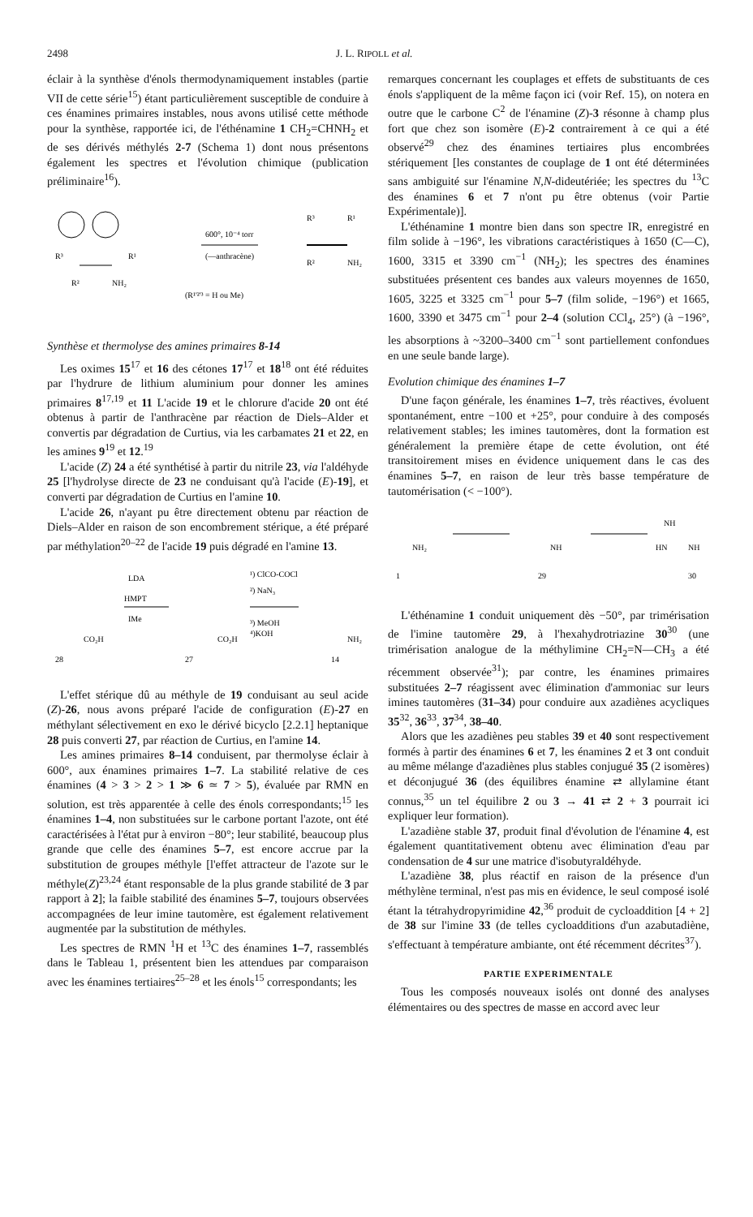2498 J. L. RIPOLL et al.
éclair à la synthèse d'énols thermodynamiquement instables (partie VII de cette série<sup>15</sup>) étant particulièrement susceptible de conduire à ces énamines primaires instables, nous avons utilisé cette méthode pour la synthèse, rapportée ici, de l'éthénamine 1 CH<sub>2</sub>=CHNH<sub>2</sub> et de ses dérivés méthylés 2-7 (Schema 1) dont nous présentons également les spectres et l'évolution chimique (publication préliminaire<sup>16</sup>).
R³
R¹
R²
NH₂
600°, 10⁻⁴ torr
(—anthracène)
(R¹'²'³ = H ou Me)
R³
R¹
R²
NH₂
Synthèse et thermolyse des amines primaires 8-14
Les oximes 15<sup>17</sup> et 16 des cétones 17<sup>17</sup> et 18<sup>18</sup> ont été réduites par l'hydrure de lithium aluminium pour donner les amines primaires 8<sup>17,19</sup> et 11 L'acide 19 et le chlorure d'acide 20 ont été obtenus à partir de l'anthracène par réaction de Diels–Alder et convertis par dégradation de Curtius, via les carbamates 21 et 22, en les amines 9<sup>19</sup> et 12.<sup>19</sup>
L'acide (Z) 24 a été synthétisé à partir du nitrile 23, via l'aldéhyde 25 [l'hydrolyse directe de 23 ne conduisant qu'à l'acide (E)-19], et converti par dégradation de Curtius en l'amine 10.
L'acide 26, n'ayant pu être directement obtenu par réaction de Diels–Alder en raison de son encombrement stérique, a été préparé par méthylation<sup>20–22</sup> de l'acide 19 puis dégradé en l'amine 13.
LDA
HMPT
IMe
¹) ClCO-COCl
²) NaN₃
³) MeOH
⁴)KOH
CO₂H
CO₂H
NH₂
28
27
14
L'effet stérique dû au méthyle de 19 conduisant au seul acide (Z)-26, nous avons préparé l'acide de configuration (E)-27 en méthylant sélectivement en exo le dérivé bicyclo [2.2.1] heptanique 28 puis converti 27, par réaction de Curtius, en l'amine 14.
Les amines primaires 8–14 conduisent, par thermolyse éclair à 600°, aux énamines primaires 1–7. La stabilité relative de ces énamines (4 > 3 > 2 > 1 ≫ 6 ≃ 7 > 5), évaluée par RMN en solution, est très apparentée à celle des énols correspondants;<sup>15</sup> les énamines 1–4, non substituées sur le carbone portant l'azote, ont été caractérisées à l'état pur à environ −80°; leur stabilité, beaucoup plus grande que celle des énamines 5–7, est encore accrue par la substitution de groupes méthyle [l'effet attracteur de l'azote sur le méthyle(Z)<sup>23,24</sup> étant responsable de la plus grande stabilité de 3 par rapport à 2]; la faible stabilité des énamines 5–7, toujours observées accompagnées de leur imine tautomère, est également relativement augmentée par la substitution de méthyles.
Les spectres de RMN <sup>1</sup>H et <sup>13</sup>C des énamines 1–7, rassemblés dans le Tableau 1, présentent bien les attendues par comparaison avec les énamines tertiaires<sup>25–28</sup> et les énols<sup>15</sup> correspondants; les
remarques concernant les couplages et effets de substituants de ces énols s'appliquent de la même façon ici (voir Ref. 15), on notera en outre que le carbone C<sup>2</sup> de l'énamine (Z)-3 résonne à champ plus fort que chez son isomère (E)-2 contrairement à ce qui a été observé<sup>29</sup> chez des énamines tertiaires plus encombrées stériquement [les constantes de couplage de 1 ont été déterminées sans ambiguité sur l'énamine N,N-dideutériée; les spectres du <sup>13</sup>C des énamines 6 et 7 n'ont pu être obtenus (voir Partie Expérimentale)].
L'éthénamine 1 montre bien dans son spectre IR, enregistré en film solide à −196°, les vibrations caractéristiques à 1650 (C—C), 1600, 3315 et 3390 cm<sup>−1</sup> (NH<sub>2</sub>); les spectres des énamines substituées présentent ces bandes aux valeurs moyennes de 1650, 1605, 3225 et 3325 cm<sup>−1</sup> pour 5–7 (film solide, −196°) et 1665, 1600, 3390 et 3475 cm<sup>−1</sup> pour 2–4 (solution CCl<sub>4</sub>, 25°) (à −196°, les absorptions à ~3200–3400 cm<sup>−1</sup> sont partiellement confondues en une seule bande large).
Evolution chimique des énamines 1–7
D'une façon générale, les énamines 1–7, très réactives, évoluent spontanément, entre −100 et +25°, pour conduire à des composés relativement stables; les imines tautomères, dont la formation est généralement la première étape de cette évolution, ont été transitoirement mises en évidence uniquement dans le cas des énamines 5–7, en raison de leur très basse température de tautomérisation (< −100°).
NH₂
NH
NH
HN
NH
1
29
30
L'éthénamine 1 conduit uniquement dès −50°, par trimérisation de l'imine tautomère 29, à l'hexahydrotriazine 30<sup>30</sup> (une trimérisation analogue de la méthylimine CH<sub>2</sub>=N—CH<sub>3</sub> a été récemment observée<sup>31</sup>); par contre, les énamines primaires substituées 2–7 réagissent avec élimination d'ammoniac sur leurs imines tautomères (31–34) pour conduire aux azadiènes acycliques 35<sup>32</sup>, 36<sup>33</sup>, 37<sup>34</sup>, 38–40.
Alors que les azadiènes peu stables 39 et 40 sont respectivement formés à partir des énamines 6 et 7, les énamines 2 et 3 ont conduit au même mélange d'azadiènes plus stables conjugué 35 (2 isomères) et déconjugué 36 (des équilibres énamine ⇄ allylamine étant connus,<sup>35</sup> un tel équilibre 2 ou 3 → 41 ⇄ 2 + 3 pourrait ici expliquer leur formation).
L'azadiène stable 37, produit final d'évolution de l'énamine 4, est également quantitativement obtenu avec élimination d'eau par condensation de 4 sur une matrice d'isobutyraldéhyde.
L'azadiène 38, plus réactif en raison de la présence d'un méthylène terminal, n'est pas mis en évidence, le seul composé isolé étant la tétrahydropyrimidine 42,<sup>36</sup> produit de cycloaddition [4 + 2] de 38 sur l'imine 33 (de telles cycloadditions d'un azabutadiène, s'effectuant à température ambiante, ont été récemment décrites<sup>37</sup>).
PARTIE EXPERIMENTALE
Tous les composés nouveaux isolés ont donné des analyses élémentaires ou des spectres de masse en accord avec leur